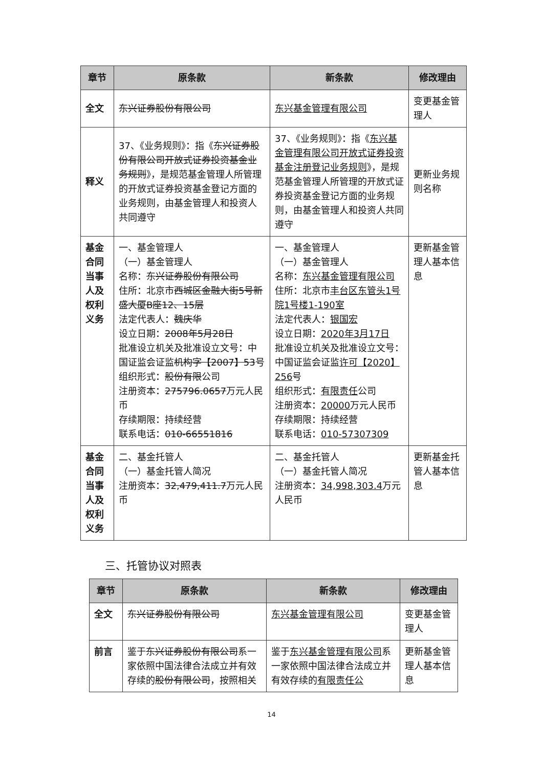| 章节 | 原条款 | 新条款 | 修改理由 |
| --- | --- | --- | --- |
| 全文 | 东兴证券股份有限公司 | 东兴基金管理有限公司 | 变更基金管理人 |
| 释义 | 37、《业务规则》：指《 东兴证券股份有限公司开放式证券投资基金业务规则 》，是规范基金管理人所管理的开放式证券投资基金登记方面的业务规则，由基金管理人和投资人共同遵守 | 37、《业务规则》：指《 东兴基金管理有限公司开放式证券投资基金注册登记业务规则 》，是规范基金管理人所管理的开放式证券投资基金登记方面的业务规则，由基金管理人和投资人共同遵守 | 更新业务规则名称 |
| 基金合同当事人及权利义务 | 一、基金管理人 （一）基金管理人 名称： 东兴证券股份有限公司 住所：北京市 西城区金融大街5号新盛大厦B座12、15层 法定代表人： 魏庆华 设立日期： 2008年5月28日 批准设立机关及批准设立文号：中国证监会证监 机构字【2007】53 号 组织形式： 股份有限 公司 注册资本： 275796.0657 万元人民币 存续期限：持续经营 联系电话： 010-66551816 | 一、基金管理人 （一）基金管理人 名称： 东兴基金管理有限公司 住所：北京市 丰台区东管头1号院1号楼1-190室 法定代表人： 银国宏 设立日期： 2020年3月17日 批准设立机关及批准设立文号：中国证监会证监 许可【2020】256 号 组织形式： 有限责任 公司 注册资本： 20000 万元人民币 存续期限：持续经营 联系电话： 010-57307309 | 更新基金管理人基本信息 |
| 基金合同当事人及权利义务 | 二、基金托管人 （一）基金托管人简况 注册资本： 32,479,411.7 万元人民币 | 二、基金托管人 （一）基金托管人简况 注册资本： 34,998,303.4 万元人民币 | 更新基金托管人基本信息 |
三、托管协议对照表
| 章节 | 原条款 | 新条款 | 修改理由 |
| --- | --- | --- | --- |
| 全文 | 东兴证券股份有限公司 | 东兴基金管理有限公司 | 变更基金管理人 |
| 前言 | 鉴于 东兴证券股份有限公司 系一家依照中国法律合法成立并有效存续的 股份有限公司 ，按照相关 | 鉴于 东兴基金管理有限公司 系一家依照中国法律合法成立并有效存续的 有限责任公 | 更新基金管理人基本信息 |
14